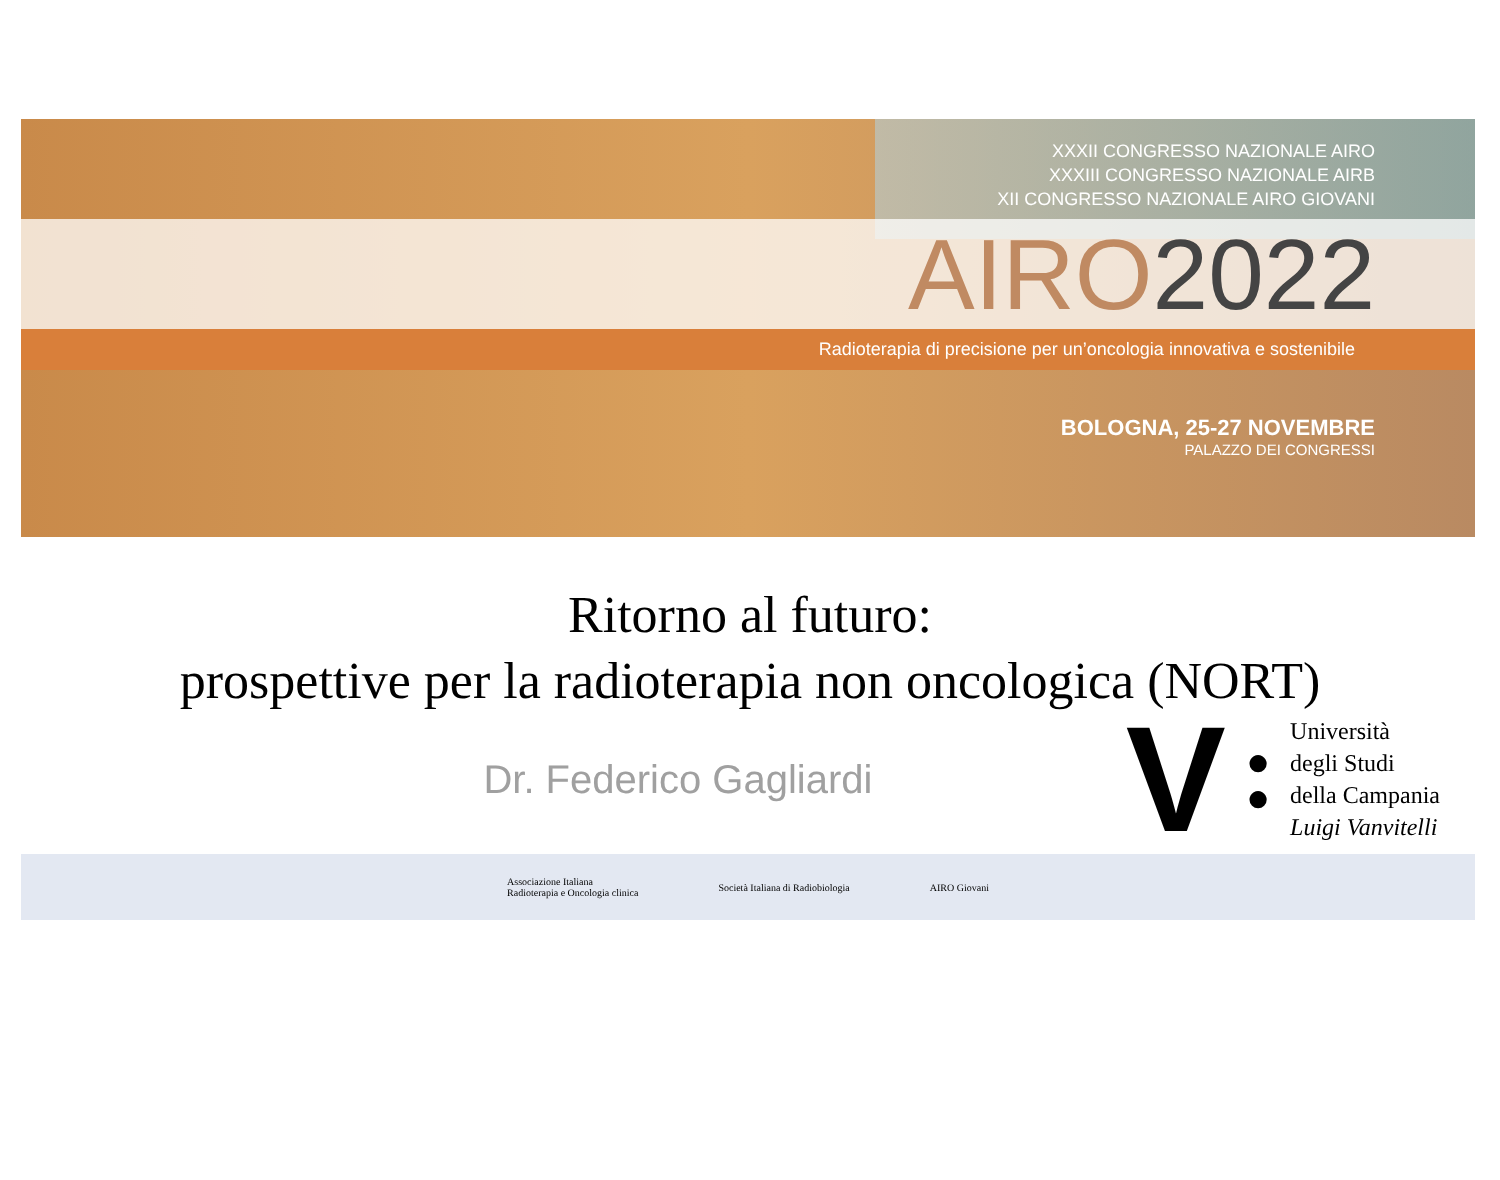XXXII CONGRESSO NAZIONALE AIRO
XXXIII CONGRESSO NAZIONALE AIRB
XII CONGRESSO NAZIONALE AIRO GIOVANI
AIRO 2022
Radioterapia di precisione per un’oncologia innovativa e sostenibile
BOLOGNA, 25-27 NOVEMBRE
PALAZZO DEI CONGRESSI
Ritorno al futuro:
prospettive per la radioterapia non oncologica (NORT)
Dr. Federico Gagliardi
V
●
●
Università
degli Studi
della Campania
Luigi Vanvitelli
Associazione Italiana
Radioterapia e Oncologia clinica
Società Italiana di Radiobiologia
AIRO Giovani